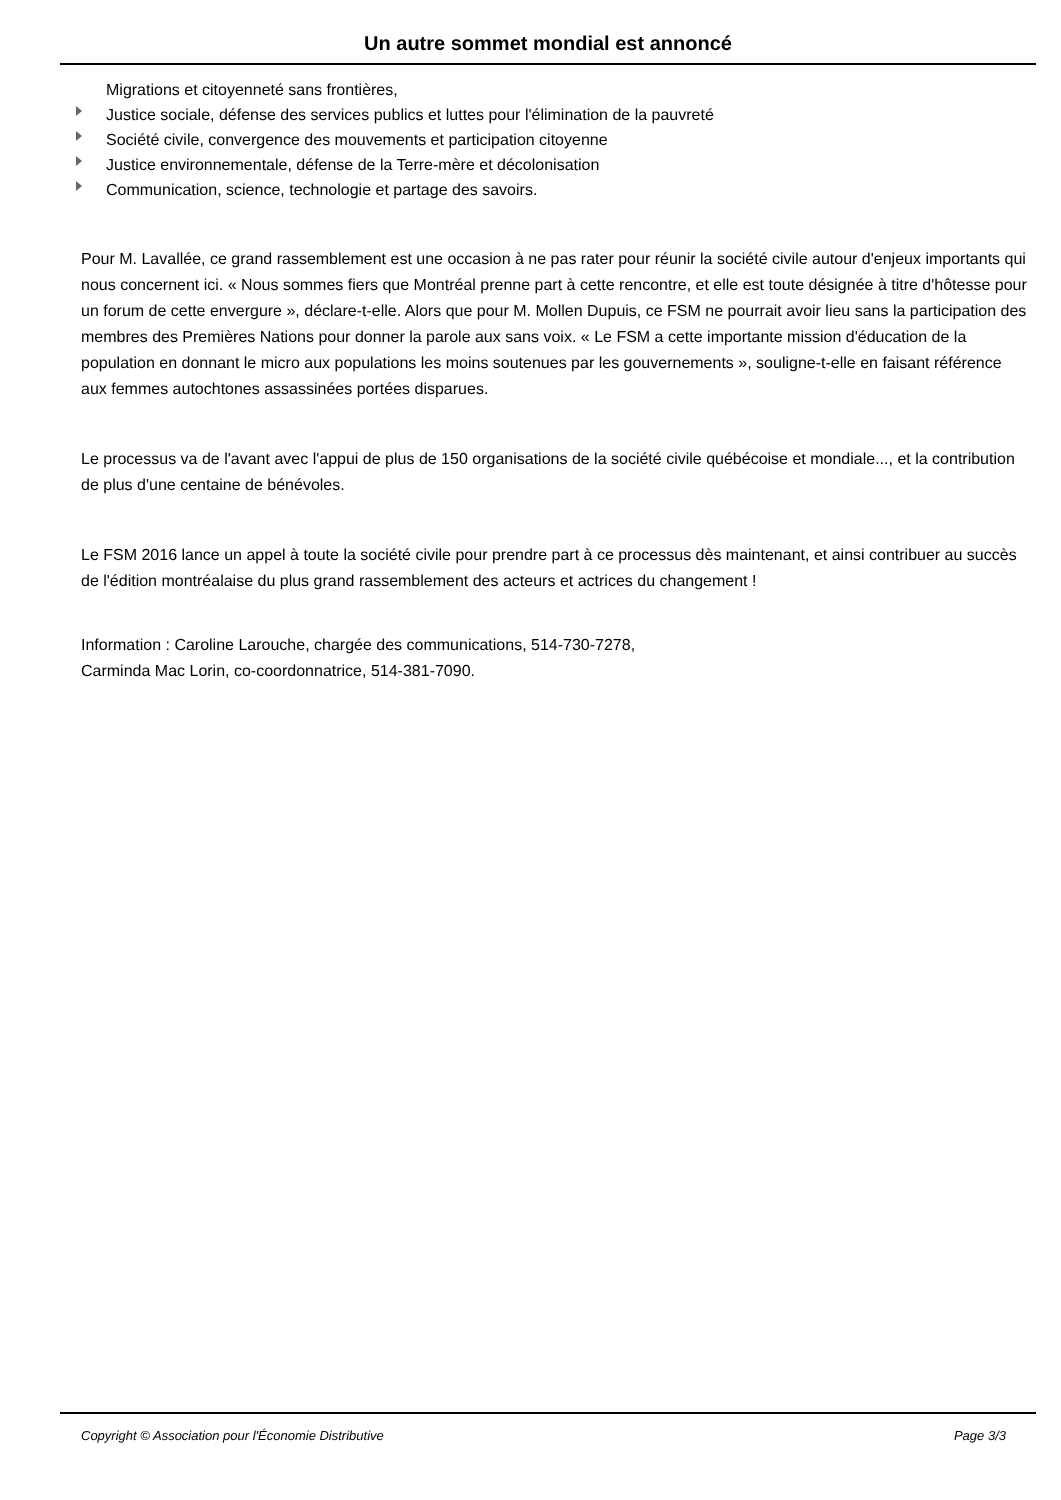Un autre sommet mondial est annoncé
Migrations et citoyenneté sans frontières,
Justice sociale, défense des services publics et luttes pour l'élimination de la pauvreté
Société civile, convergence des mouvements et participation citoyenne
Justice environnementale, défense de la Terre-mère et décolonisation
Communication, science, technologie et partage des savoirs.
Pour M. Lavallée, ce grand rassemblement est une occasion à ne pas rater pour réunir la société civile autour d'enjeux importants qui nous concernent ici. « Nous sommes fiers que Montréal prenne part à cette rencontre, et elle est toute désignée à titre d'hôtesse pour un forum de cette envergure », déclare-t-elle. Alors que pour M. Mollen Dupuis, ce FSM ne pourrait avoir lieu sans la participation des membres des Premières Nations pour donner la parole aux sans voix. « Le FSM a cette importante mission d'éducation de la population en donnant le micro aux populations les moins soutenues par les gouvernements », souligne-t-elle en faisant référence aux femmes autochtones assassinées portées disparues.
Le processus va de l'avant avec l'appui de plus de 150 organisations de la société civile québécoise et mondiale..., et la contribution de plus d'une centaine de bénévoles.
Le FSM 2016 lance un appel à toute la société civile pour prendre part à ce processus dès maintenant, et ainsi contribuer au succès de l'édition montréalaise du plus grand rassemblement des acteurs et actrices du changement !
Information : Caroline Larouche, chargée des communications, 514-730-7278,
Carminda Mac Lorin, co-coordonnatrice, 514-381-7090.
Copyright © Association pour l'Économie Distributive Page 3/3